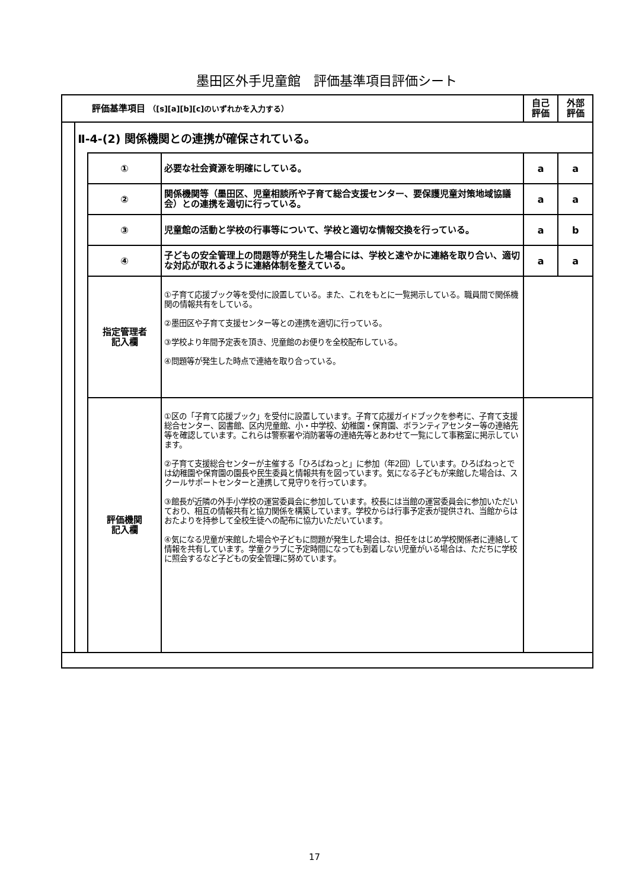墨田区外手児童館　評価基準項目評価シート
| 評価基準項目 （[s][a][b][c]のいずれかを入力する） | | | | 自己 評価 | 外部 評価 |
| --- | --- | --- | --- | --- | --- |
| | Ⅱ-4-(2) 関係機関との連携が確保されている。 | | | | |
| | | ① | 必要な社会資源を明確にしている。 | a | a |
| | | ② | 関係機関等（墨田区、児童相談所や子育て総合支援センター、要保護児童対策地域協議会）との連携を適切に行っている。 | a | a |
| | | ③ | 児童館の活動と学校の行事等について、学校と適切な情報交換を行っている。 | a | b |
| | | ④ | 子どもの安全管理上の問題等が発生した場合には、学校と速やかに連絡を取り合い、適切な対応が取れるように連絡体制を整えている。 | a | a |
| | | 指定管理者 記入欄 | ①子育て応援ブック等を受付に設置している。また、これをもとに一覧掲示している。職員間で関係機関の情報共有をしている。 ②墨田区や子育て支援センター等との連携を適切に行っている。 ③学校より年間予定表を頂き、児童館のお便りを全校配布している。 ④問題等が発生した時点で連絡を取り合っている。 | | |
| | | 評価機関 記入欄 | ①区の「子育て応援ブック」を受付に設置しています。子育て応援ガイドブックを参考に、子育て支援総合センター、図書館、区内児童館、小・中学校、幼稚園・保育園、ボランティアセンター等の連絡先等を確認しています。これらは警察署や消防署等の連絡先等とあわせて一覧にして事務室に掲示しています。 ②子育て支援総合センターが主催する「ひろばねっと」に参加（年2回）しています。ひろばねっとでは幼稚園や保育園の園長や民生委員と情報共有を図っています。気になる子どもが来館した場合は、スクールサポートセンターと連携して見守りを行っています。 ③館長が近隣の外手小学校の運営委員会に参加しています。校長には当館の運営委員会に参加いただいており、相互の情報共有と協力関係を構築しています。学校からは行事予定表が提供され、当館からはおたよりを持参して全校生徒への配布に協力いただいています。 ④気になる児童が来館した場合や子どもに問題が発生した場合は、担任をはじめ学校関係者に連絡して情報を共有しています。学童クラブに予定時間になっても到着しない児童がいる場合は、ただちに学校に照会するなど子どもの安全管理に努めています。 | | |
17